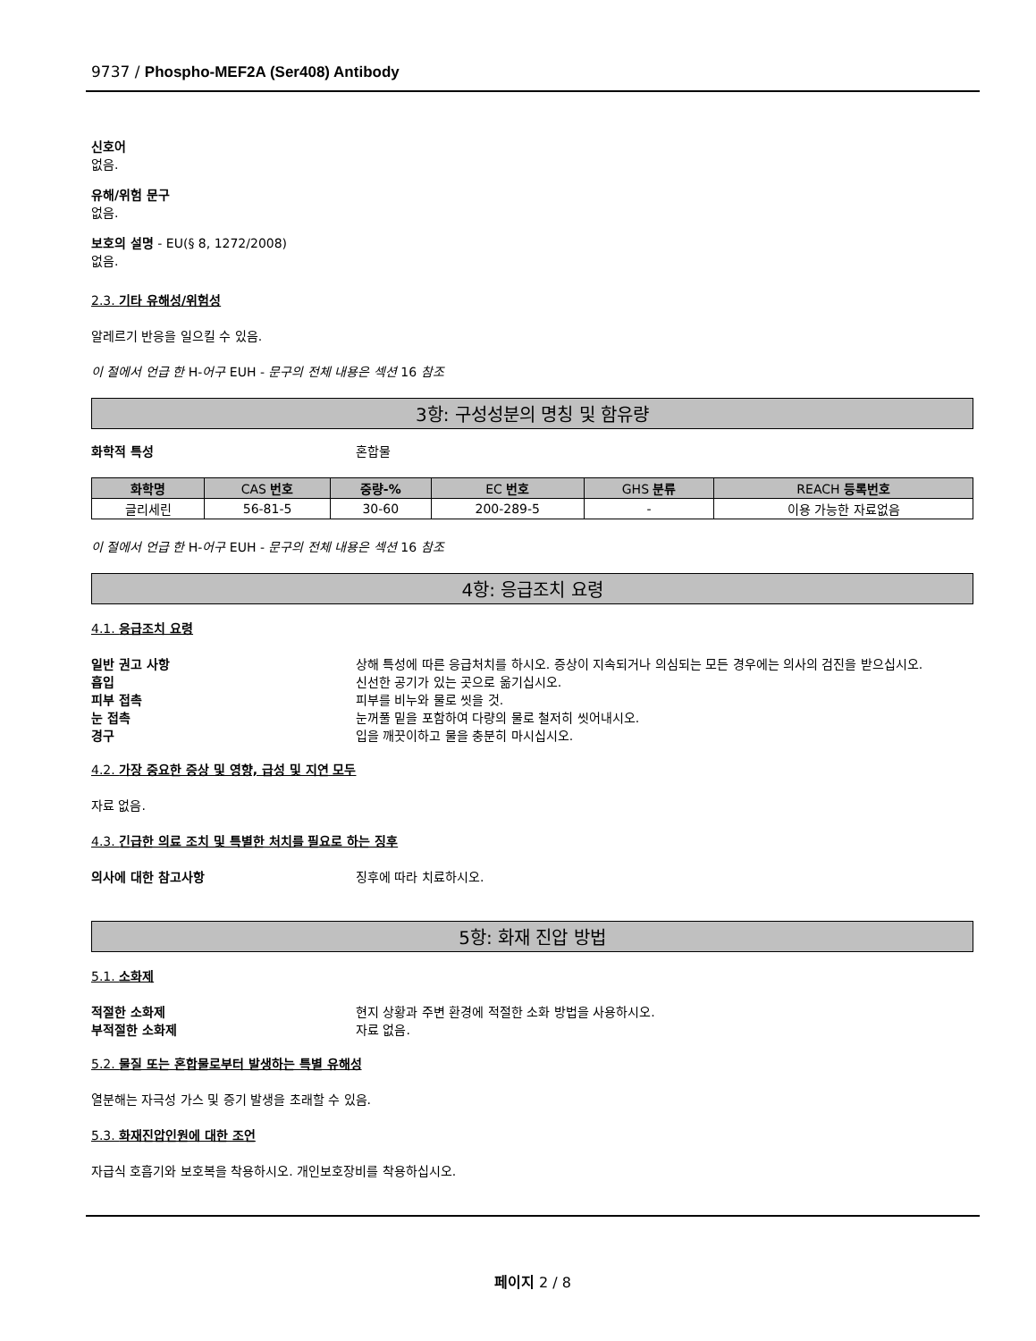9737 / Phospho-MEF2A (Ser408) Antibody
신호어
없음.
유해/위험 문구
없음.
보호의 설명 - EU(§ 8, 1272/2008)
없음.
2.3. 기타 유해성/위험성
알레르기 반응을 일으킬 수 있음.
이 절에서 언급 한 H-어구 EUH - 문구의 전체 내용은 섹션 16 참조
3항: 구성성분의 명칭 및 함유량
화학적 특성 혼합물
| 화학명 | CAS 번호 | 중량-% | EC 번호 | GHS 분류 | REACH 등록번호 |
| --- | --- | --- | --- | --- | --- |
| 글리세린 | 56-81-5 | 30-60 | 200-289-5 | - | 이용 가능한 자료없음 |
이 절에서 언급 한 H-어구 EUH - 문구의 전체 내용은 섹션 16 참조
4항: 응급조치 요령
4.1. 응급조치 요령
일반 권고 사항 상해 특성에 따른 응급처치를 하시오. 증상이 지속되거나 의심되는 모든 경우에는 의사의 검진을 받으십시오.
흡입 신선한 공기가 있는 곳으로 옮기십시오.
피부 접촉 피부를 비누와 물로 씻을 것.
눈 접촉 눈꺼풀 밑을 포함하여 다량의 물로 철저히 씻어내시오.
경구 입을 깨끗이하고 물을 충분히 마시십시오.
4.2. 가장 중요한 증상 및 영향, 급성 및 지연 모두
자료 없음.
4.3. 긴급한 의료 조치 및 특별한 처치를 필요로 하는 징후
의사에 대한 참고사항 징후에 따라 치료하시오.
5항: 화재 진압 방법
5.1. 소화제
적절한 소화제 현지 상황과 주변 환경에 적절한 소화 방법을 사용하시오.
부적절한 소화제 자료 없음.
5.2. 물질 또는 혼합물로부터 발생하는 특별 유해성
열분해는 자극성 가스 및 증기 발생을 초래할 수 있음.
5.3. 화재진압인원에 대한 조언
자급식 호흡기와 보호복을 착용하시오. 개인보호장비를 착용하십시오.
페이지 2 / 8